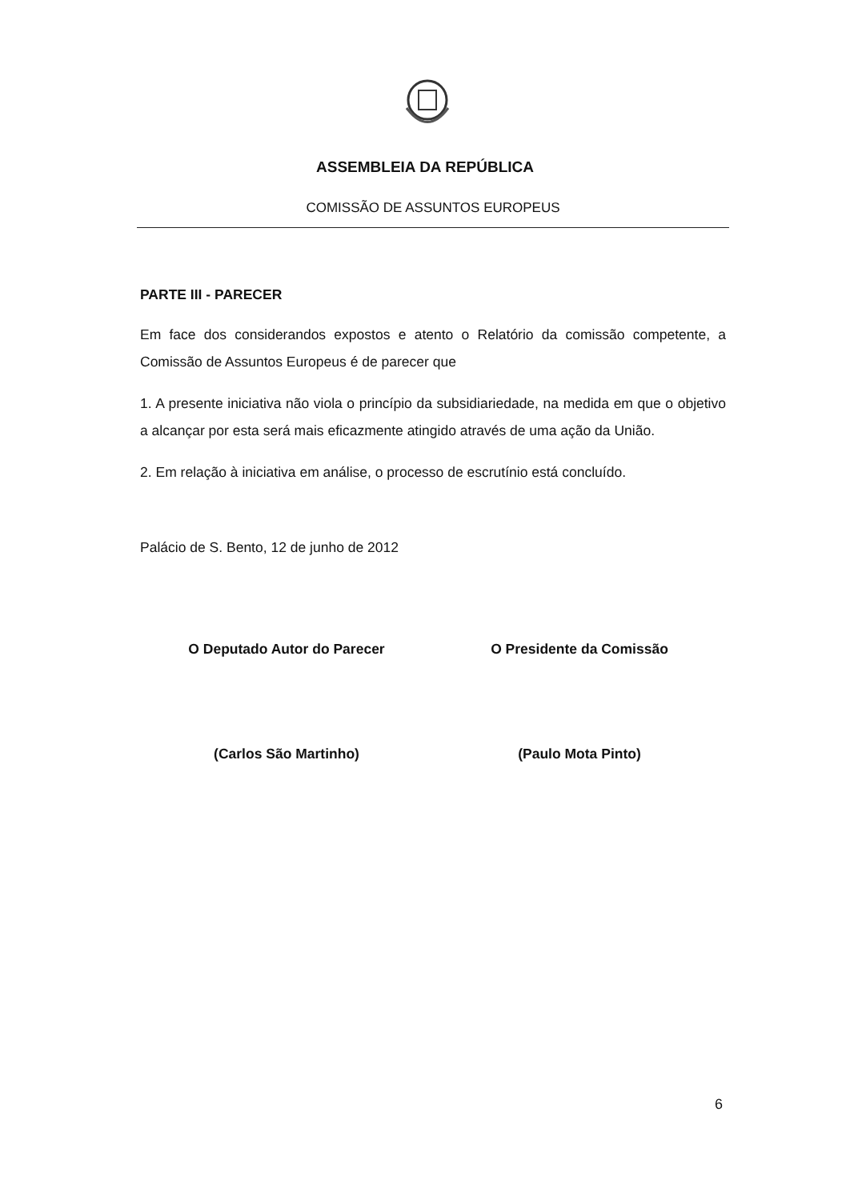ASSEMBLEIA DA REPÚBLICA
COMISSÃO DE ASSUNTOS EUROPEUS
PARTE III - PARECER
Em face dos considerandos expostos e atento o Relatório da comissão competente, a Comissão de Assuntos Europeus é de parecer que
1. A presente iniciativa não viola o princípio da subsidiariedade, na medida em que o objetivo a alcançar por esta será mais eficazmente atingido através de uma ação da União.
2. Em relação à iniciativa em análise, o processo de escrutínio está concluído.
Palácio de S. Bento, 12 de junho de 2012
O Deputado Autor do Parecer
(Carlos São Martinho)
O Presidente da Comissão
(Paulo Mota Pinto)
6